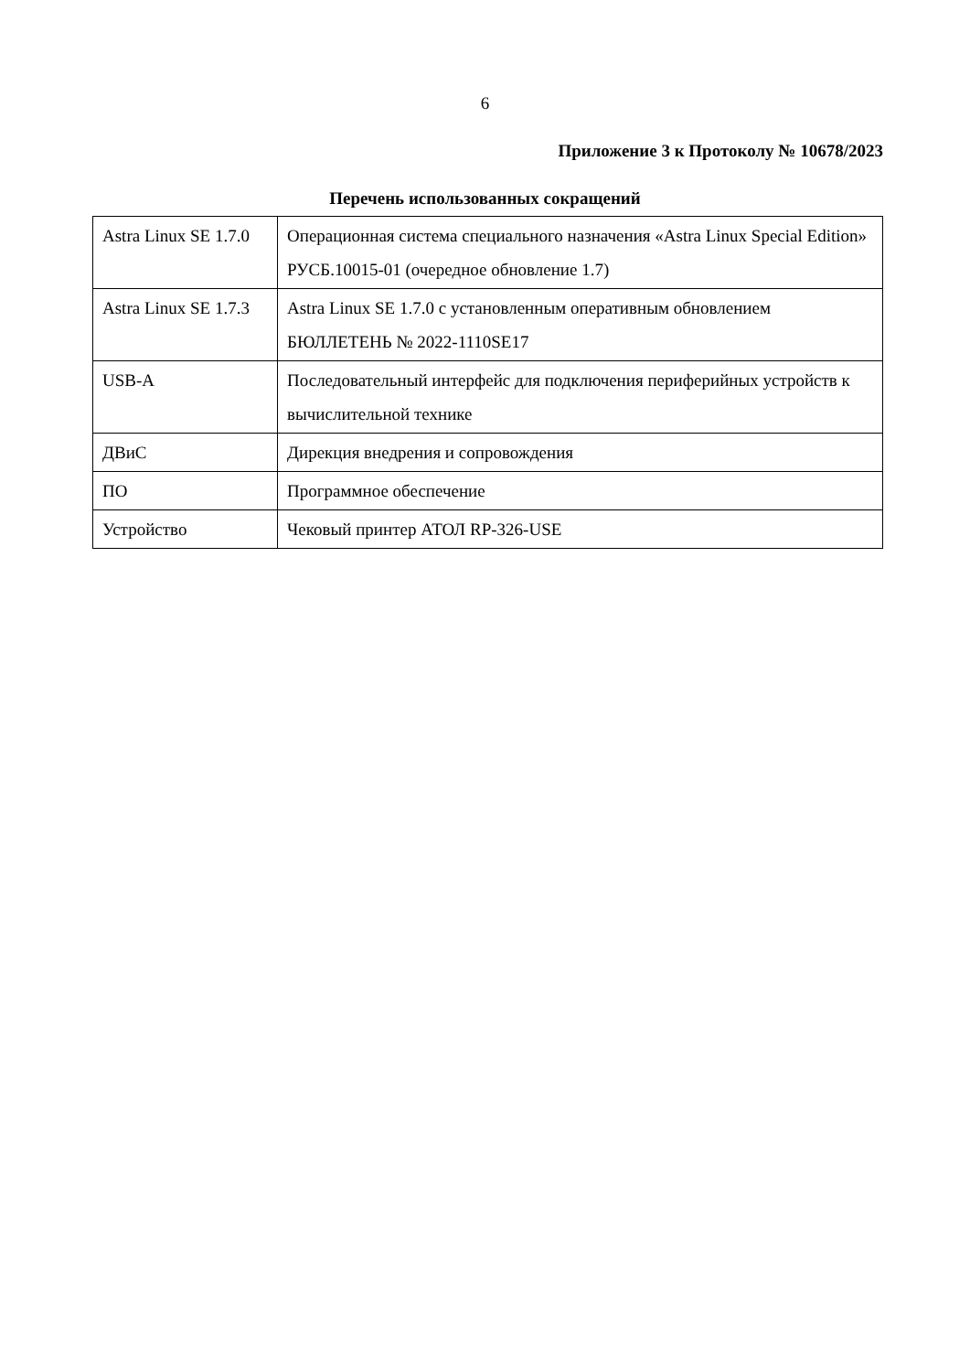6
Приложение 3 к Протоколу № 10678/2023
Перечень использованных сокращений
| Astra Linux SE 1.7.0 | Операционная система специального назначения «Astra Linux Special Edition» РУСБ.10015-01 (очередное обновление 1.7) |
| Astra Linux SE 1.7.3 | Astra Linux SE 1.7.0 с установленным оперативным обновлением БЮЛЛЕТЕНЬ № 2022-1110SE17 |
| USB-A | Последовательный интерфейс для подключения периферийных устройств к вычислительной технике |
| ДВиС | Дирекция внедрения и сопровождения |
| ПО | Программное обеспечение |
| Устройство | Чековый принтер АТОЛ RP-326-USE |